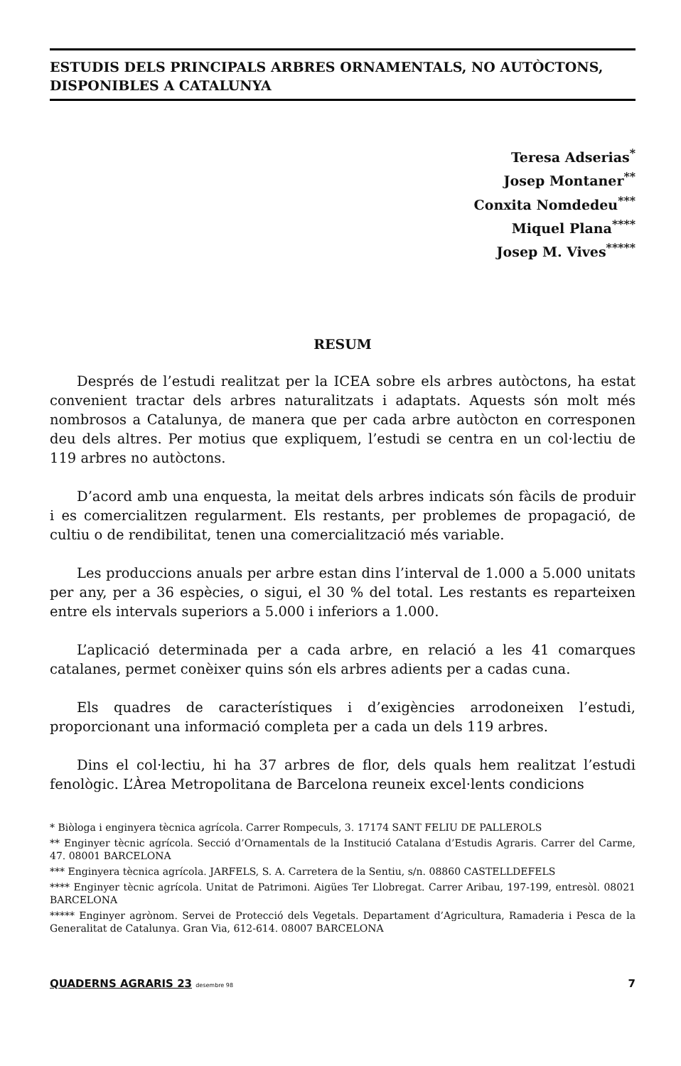ESTUDIS DELS PRINCIPALS ARBRES ORNAMENTALS, NO AUTÒCTONS, DISPONIBLES A CATALUNYA
Teresa Adserias<sup>*</sup>
Josep Montaner<sup>**</sup>
Conxita Nomdedeu<sup>***</sup>
Miquel Plana<sup>****</sup>
Josep M. Vives<sup>*****</sup>
RESUM
Després de l’estudi realitzat per la ICEA sobre els arbres autòctons, ha estat convenient tractar dels arbres naturalitzats i adaptats. Aquests són molt més nombrosos a Catalunya, de manera que per cada arbre autòcton en corresponen deu dels altres. Per motius que expliquem, l’estudi se centra en un col·lectiu de 119 arbres no autòctons.
D’acord amb una enquesta, la meitat dels arbres indicats són fàcils de produir i es comercialitzen regularment. Els restants, per problemes de propagació, de cultiu o de rendibilitat, tenen una comercialització més variable.
Les produccions anuals per arbre estan dins l’interval de 1.000 a 5.000 unitats per any, per a 36 espècies, o sigui, el 30 % del total. Les restants es reparteixen entre els intervals superiors a 5.000 i inferiors a 1.000.
L’aplicació determinada per a cada arbre, en relació a les 41 comarques catalanes, permet conèixer quins són els arbres adients per a cadas cuna.
Els quadres de característiques i d’exigències arrodoneixen l’estudi, proporcionant una informació completa per a cada un dels 119 arbres.
Dins el col·lectiu, hi ha 37 arbres de flor, dels quals hem realitzat l’estudi fenològic. L’Àrea Metropolitana de Barcelona reuneix excel·lents condicions
* Biòloga i enginyera tècnica agrícola. Carrer Rompeculs, 3. 17174 SANT FELIU DE PALLEROLS
** Enginyer tècnic agrícola. Secció d’Ornamentals de la Institució Catalana d’Estudis Agraris. Carrer del Carme, 47. 08001 BARCELONA
*** Enginyera tècnica agrícola. JARFELS, S. A. Carretera de la Sentiu, s/n. 08860 CASTELLDEFELS
**** Enginyer tècnic agrícola. Unitat de Patrimoni. Aigües Ter Llobregat. Carrer Aribau, 197-199, entresòl. 08021 BARCELONA
***** Enginyer agrònom. Servei de Protecció dels Vegetals. Departament d’Agricultura, Ramaderia i Pesca de la Generalitat de Catalunya. Gran Via, 612-614. 08007 BARCELONA
QUADERNS AGRARIS 23 desembre 98 7